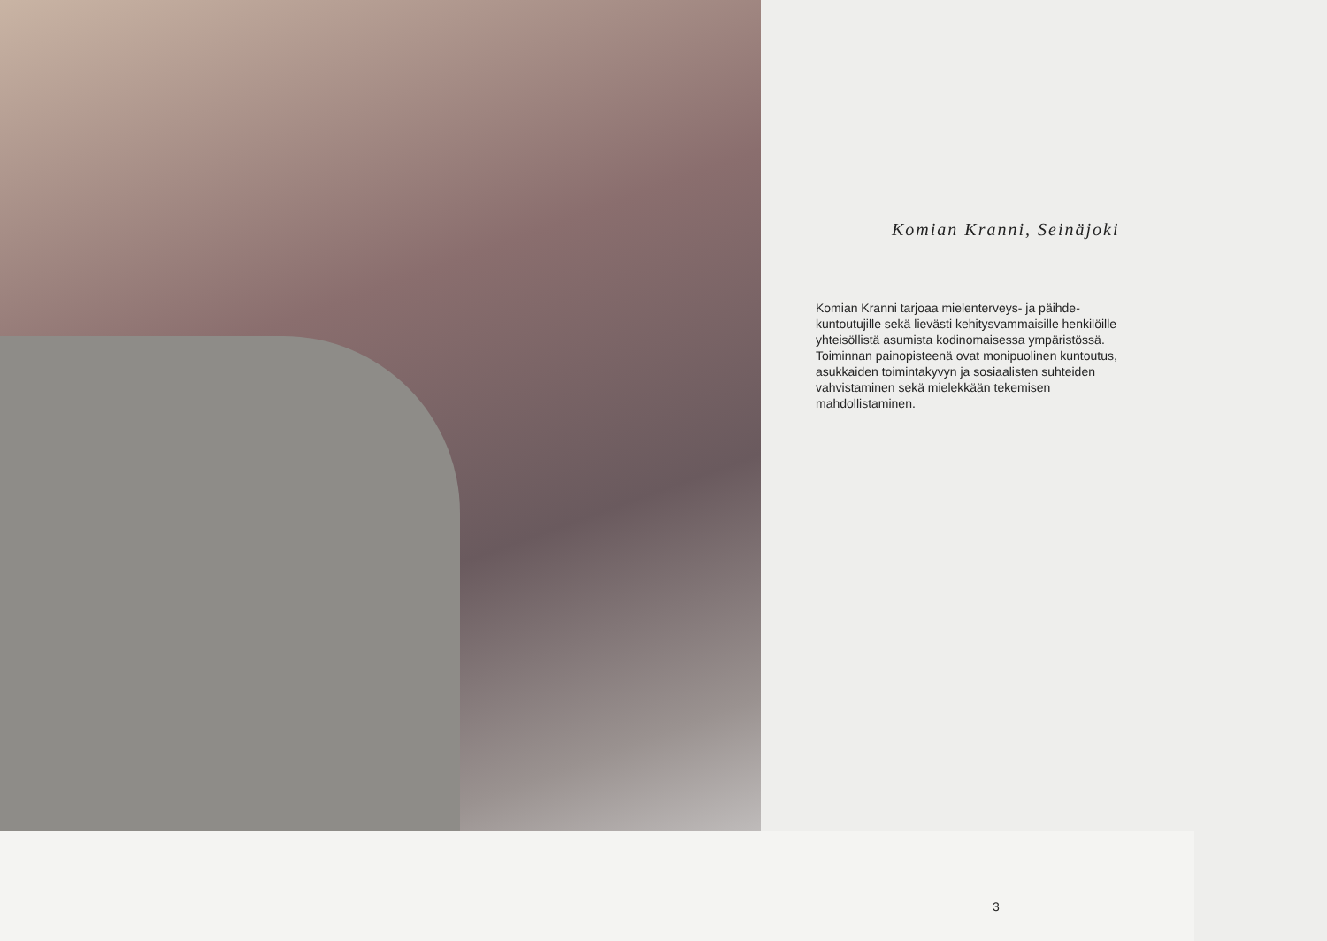Komian Kranni, Seinäjoki
Komian Kranni tarjoaa mielenterveys- ja päihde-
kuntoutujille sekä lievästi kehitysvammaisille henkilöille
yhteisöllistä asumista kodinomaisessa ympäristössä.
Toiminnan painopisteenä ovat monipuolinen kuntoutus,
asukkaiden toimintakyvyn ja sosiaalisten suhteiden
vahvistaminen sekä mielekkään tekemisen
mahdollistaminen.
3